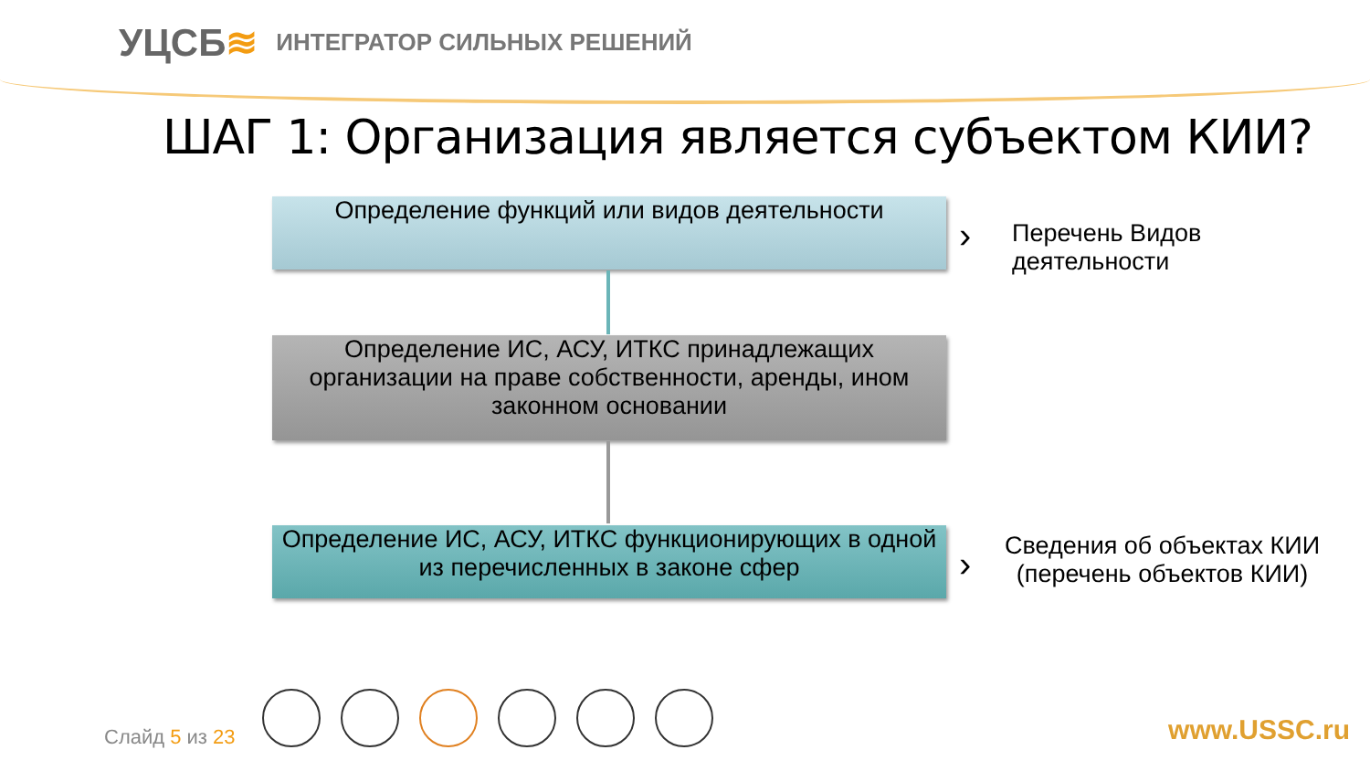УЦСБ≋
ИНТЕГРАТОР СИЛЬНЫХ РЕШЕНИЙ
ШАГ 1: Организация является субъектом КИИ?
Определение функций или видов деятельности
›
Перечень Видов
деятельности
Определение ИС, АСУ, ИТКС принадлежащих организации на праве собственности, аренды, ином законном основании
Определение ИС, АСУ, ИТКС функционирующих в одной из перечисленных в законе сфер
›
Сведения об объектах КИИ
(перечень объектов КИИ)
Слайд 5 из 23 www.USSC.ru